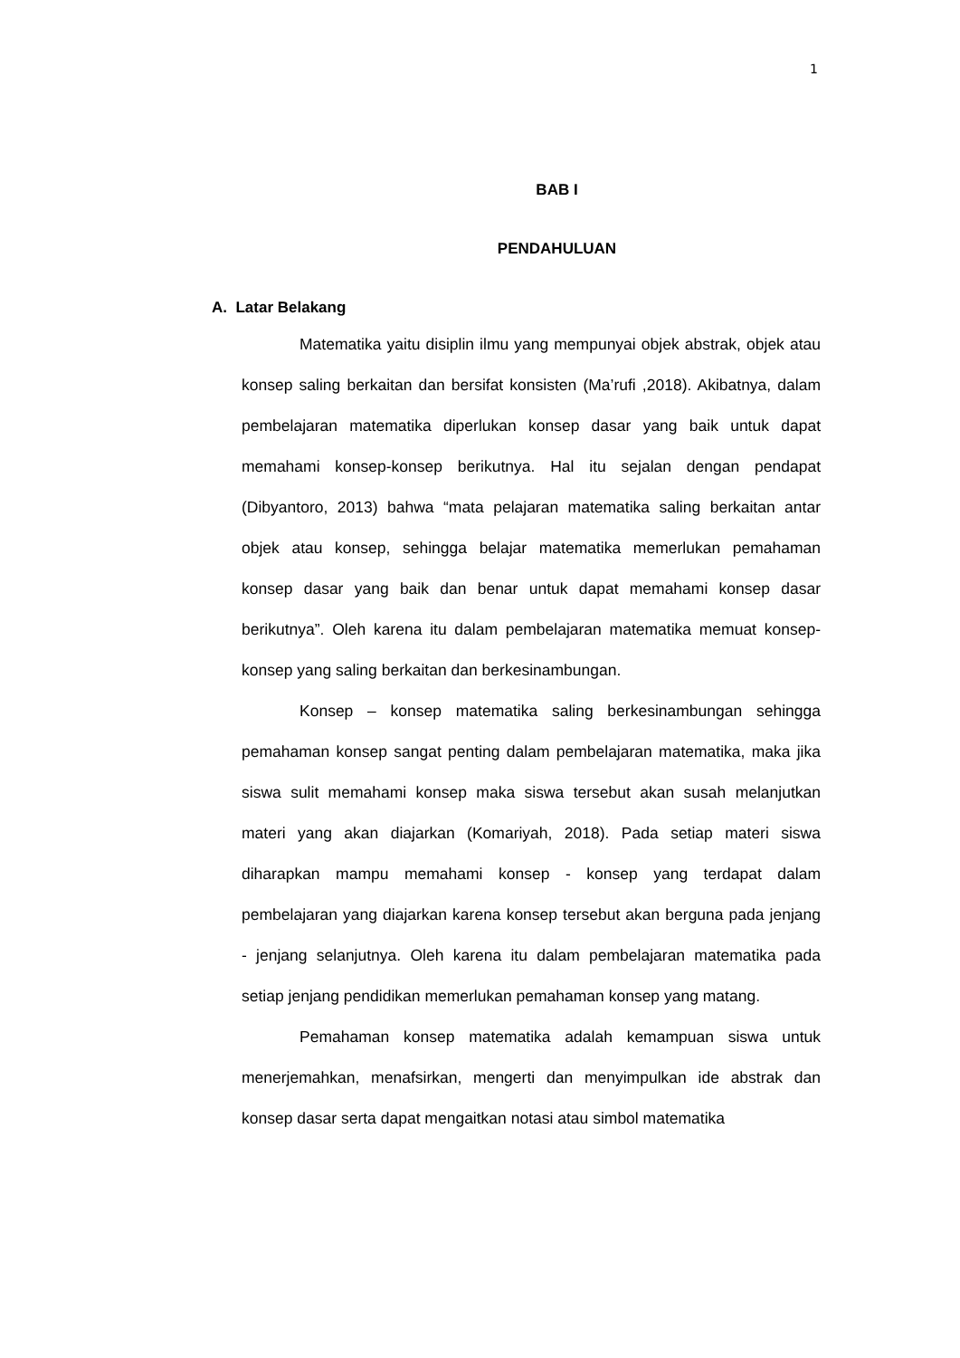1
BAB I
PENDAHULUAN
A. Latar Belakang
Matematika yaitu disiplin ilmu yang mempunyai objek abstrak, objek atau konsep saling berkaitan dan bersifat konsisten (Ma’rufi ,2018). Akibatnya, dalam pembelajaran matematika diperlukan konsep dasar yang baik untuk dapat memahami konsep-konsep berikutnya. Hal itu sejalan dengan pendapat (Dibyantoro, 2013) bahwa “mata pelajaran matematika saling berkaitan antar objek atau konsep, sehingga belajar matematika memerlukan pemahaman konsep dasar yang baik dan benar untuk dapat memahami konsep dasar berikutnya”. Oleh karena itu dalam pembelajaran matematika memuat konsep-konsep yang saling berkaitan dan berkesinambungan.
Konsep – konsep matematika saling berkesinambungan sehingga pemahaman konsep sangat penting dalam pembelajaran matematika, maka jika siswa sulit memahami konsep maka siswa tersebut akan susah melanjutkan materi yang akan diajarkan (Komariyah, 2018). Pada setiap materi siswa diharapkan mampu memahami konsep - konsep yang terdapat dalam pembelajaran yang diajarkan karena konsep tersebut akan berguna pada jenjang - jenjang selanjutnya. Oleh karena itu dalam pembelajaran matematika pada setiap jenjang pendidikan memerlukan pemahaman konsep yang matang.
Pemahaman konsep matematika adalah kemampuan siswa untuk menerjemahkan, menafsirkan, mengerti dan menyimpulkan ide abstrak dan konsep dasar serta dapat mengaitkan notasi atau simbol matematika